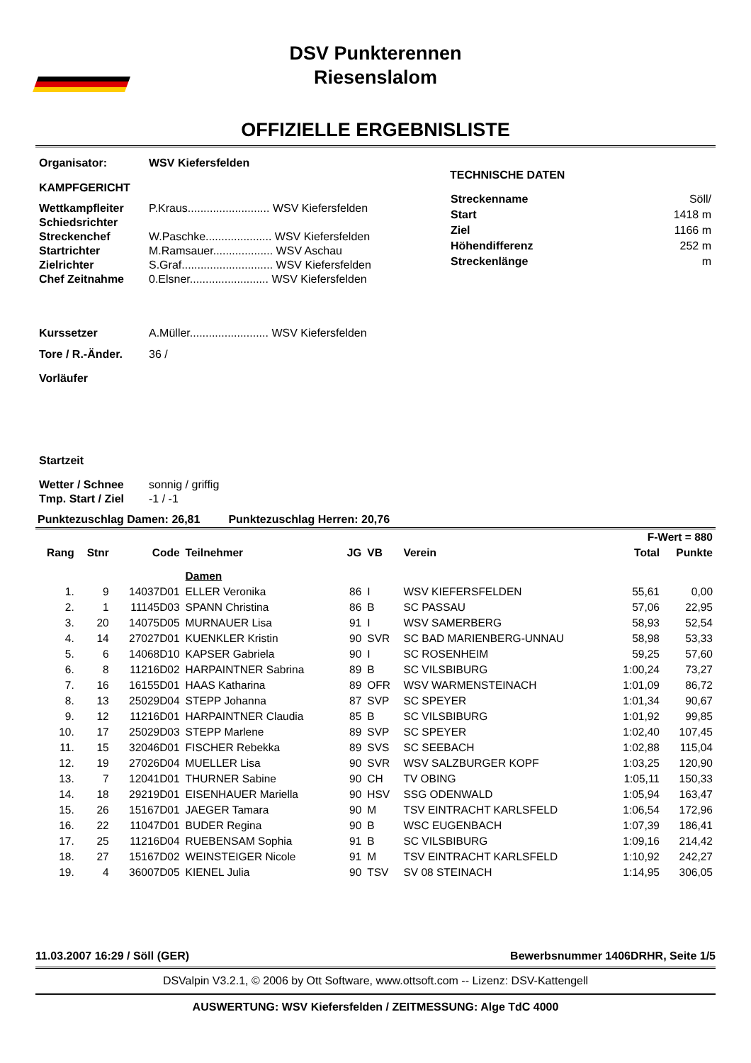DSV Punkterennen
Riesenslalom
OFFIZIELLE ERGEBNISLISTE
Organisator: WSV Kiefersfelden
KAMPFGERICHT
Wettkampfleiter P.Kraus.......................... WSV Kiefersfelden
Schiedsrichter
Streckenchef W.Paschke..................... WSV Kiefersfelden
Startrichter M.Ramsauer................... WSV Aschau
Zielrichter S.Graf............................. WSV Kiefersfelden
Chef Zeitnahme 0.Elsner......................... WSV Kiefersfelden
Kurssetzer A.Müller......................... WSV Kiefersfelden
Tore / R.-Änder. 36 /
Vorläufer
Startzeit
Wetter / Schnee sonnig / griffig
Tmp. Start / Ziel -1 / -1
TECHNISCHE DATEN
| Streckenname | Söll/ |
| Start | 1418 m |
| Ziel | 1166 m |
| Höhendifferenz | 252 m |
| Streckenlänge | m |
Punktezuschlag Damen: 26,81 Punktezuschlag Herren: 20,76
| | | | | | | | F-Wert = 880 | |
| --- | --- | --- | --- | --- | --- | --- | --- | --- |
| Rang | Stnr | Code | Teilnehmer | JG | VB | Verein | Total | Punkte |
| | | | Damen | | | | | |
| 1. | 9 | 14037D01 | ELLER Veronika | 86 | I | WSV KIEFERSFELDEN | 55,61 | 0,00 |
| 2. | 1 | 11145D03 | SPANN Christina | 86 | B | SC PASSAU | 57,06 | 22,95 |
| 3. | 20 | 14075D05 | MURNAUER Lisa | 91 | I | WSV SAMERBERG | 58,93 | 52,54 |
| 4. | 14 | 27027D01 | KUENKLER Kristin | 90 | SVR | SC BAD MARIENBERG-UNNAU | 58,98 | 53,33 |
| 5. | 6 | 14068D10 | KAPSER Gabriela | 90 | I | SC ROSENHEIM | 59,25 | 57,60 |
| 6. | 8 | 11216D02 | HARPAINTNER Sabrina | 89 | B | SC VILSBIBURG | 1:00,24 | 73,27 |
| 7. | 16 | 16155D01 | HAAS Katharina | 89 | OFR | WSV WARMENSTEINACH | 1:01,09 | 86,72 |
| 8. | 13 | 25029D04 | STEPP Johanna | 87 | SVP | SC SPEYER | 1:01,34 | 90,67 |
| 9. | 12 | 11216D01 | HARPAINTNER Claudia | 85 | B | SC VILSBIBURG | 1:01,92 | 99,85 |
| 10. | 17 | 25029D03 | STEPP Marlene | 89 | SVP | SC SPEYER | 1:02,40 | 107,45 |
| 11. | 15 | 32046D01 | FISCHER Rebekka | 89 | SVS | SC SEEBACH | 1:02,88 | 115,04 |
| 12. | 19 | 27026D04 | MUELLER Lisa | 90 | SVR | WSV SALZBURGER KOPF | 1:03,25 | 120,90 |
| 13. | 7 | 12041D01 | THURNER Sabine | 90 | CH | TV OBING | 1:05,11 | 150,33 |
| 14. | 18 | 29219D01 | EISENHAUER Mariella | 90 | HSV | SSG ODENWALD | 1:05,94 | 163,47 |
| 15. | 26 | 15167D01 | JAEGER Tamara | 90 | M | TSV EINTRACHT KARLSFELD | 1:06,54 | 172,96 |
| 16. | 22 | 11047D01 | BUDER Regina | 90 | B | WSC EUGENBACH | 1:07,39 | 186,41 |
| 17. | 25 | 11216D04 | RUEBENSAM Sophia | 91 | B | SC VILSBIBURG | 1:09,16 | 214,42 |
| 18. | 27 | 15167D02 | WEINSTEIGER Nicole | 91 | M | TSV EINTRACHT KARLSFELD | 1:10,92 | 242,27 |
| 19. | 4 | 36007D05 | KIENEL Julia | 90 | TSV | SV 08 STEINACH | 1:14,95 | 306,05 |
11.03.2007 16:29 / Söll (GER) Bewerbsnummer 1406DRHR, Seite 1/5
DSValpin V3.2.1, © 2006 by Ott Software, www.ottsoft.com -- Lizenz: DSV-Kattengell
AUSWERTUNG: WSV Kiefersfelden / ZEITMESSUNG: Alge TdC 4000